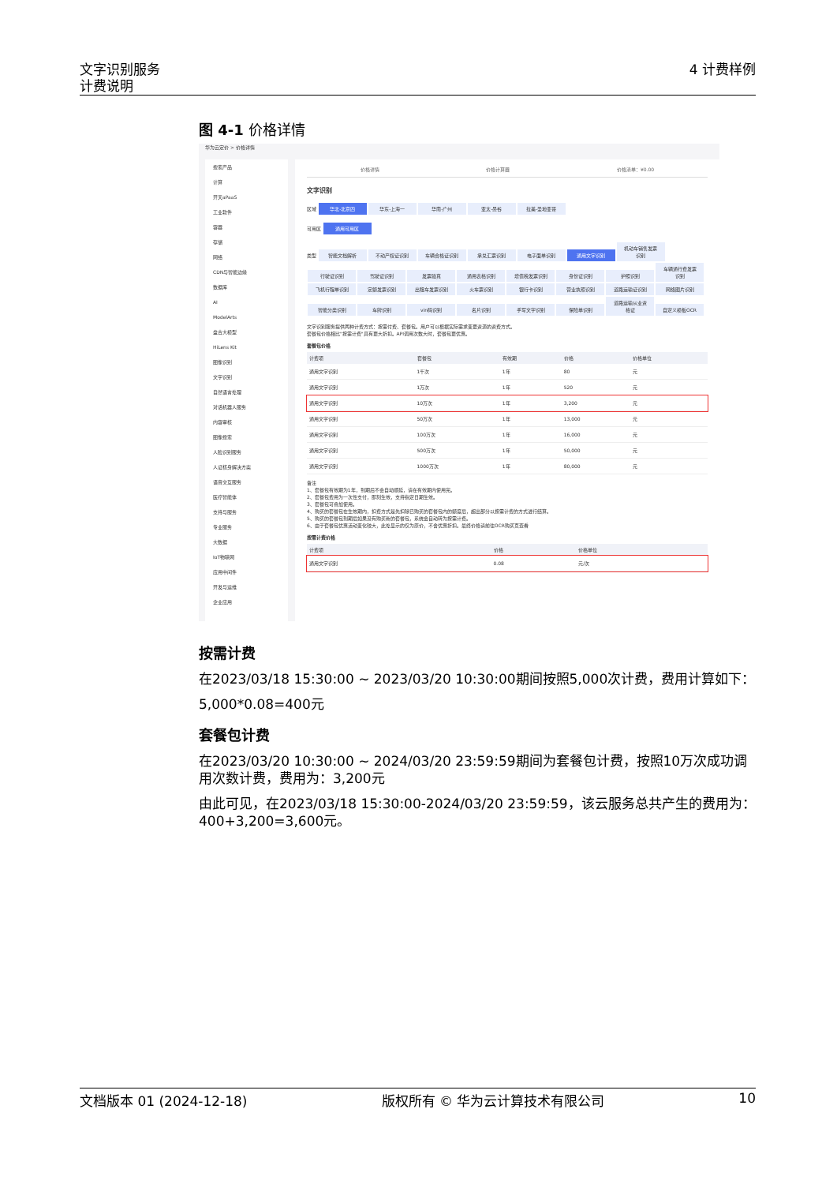文字识别服务
计费说明
4 计费样例
图 4-1 价格详情
华为云定价 > 价格详情
搜索产品
计算
开天aPaaS
工业软件
容器
存储
网络
CDN与智能边缘
数据库
AI
ModelArts
盘古大模型
HiLens Kit
图像识别
文字识别
自然语言处理
对话机器人服务
内容审核
图像搜索
人脸识别服务
人证核身解决方案
语音交互服务
医疗智能体
支持与服务
专业服务
大数据
IoT物联网
应用中间件
开发与运维
企业应用
价格详情 价格计算器 价格清单：¥0.00
文字识别
区域 华北-北京四 华东-上海一 华南-广州 亚太-曼谷 拉美-圣地亚哥
可用区 通用可用区
类型 智能文档解析 不动产权证识别 车辆合格证识别 承兑汇票识别 电子面单识别 通用文字识别 机动车销售发票识别 行驶证识别 驾驶证识别 发票验真 通用表格识别 增值税发票识别 身份证识别 护照识别 车辆通行费发票识别 飞机行程单识别 定额发票识别 出租车发票识别 火车票识别 银行卡识别 营业执照识别 道路运输证识别 网络图片识别 智能分类识别 车牌识别 vin码识别 名片识别 手写文字识别 保险单识别 道路运输从业资格证 自定义模板OCR
文字识别服务提供两种计费方式：按需付费、套餐包。用户可以根据实际需求变更资源的资费方式。
套餐包价格相比"按需计费"具有更大折扣。API调用次数大时，套餐包更优惠。
套餐包价格
| 计费项 | 套餐包 | 有效期 | 价格 | 价格单位 |
| --- | --- | --- | --- | --- |
| 通用文字识别 | 1千次 | 1年 | 80 | 元 |
| 通用文字识别 | 1万次 | 1年 | 520 | 元 |
| 通用文字识别 | 10万次 | 1年 | 3,200 | 元 |
| 通用文字识别 | 50万次 | 1年 | 13,000 | 元 |
| 通用文字识别 | 100万次 | 1年 | 16,000 | 元 |
| 通用文字识别 | 500万次 | 1年 | 50,000 | 元 |
| 通用文字识别 | 1000万次 | 1年 | 80,000 | 元 |
备注
1、套餐包有效期为1年，到期后不会自动顺延，请在有效期内使用完。
2、套餐包费用为一次性支付，即刻生效，支持指定日期生效。
3、套餐包可叠加使用。
4、购买的套餐包在生效期内，扣费方式是先扣除已购买的套餐包内的额度后，超出部分以按需计费的方式进行结算。
5、购买的套餐包到期后如果没有购买新的套餐包，系统会自动转为按需计费。
6、由于套餐包优惠活动变化较大，此处显示的仅为原价，不含优惠折扣。最终价格请前往OCR购买页查看
按需计费价格
| 计费项 | 价格 | 价格单位 |
| --- | --- | --- |
| 通用文字识别 | 0.08 | 元/次 |
按需计费
在2023/03/18 15:30:00 ~ 2023/03/20 10:30:00期间按照5,000次计费，费用计算如下：
5,000*0.08=400元
套餐包计费
在2023/03/20 10:30:00 ~ 2024/03/20 23:59:59期间为套餐包计费，按照10万次成功调用次数计费，费用为：3,200元
由此可见，在2023/03/18 15:30:00-2024/03/20 23:59:59，该云服务总共产生的费用为：400+3,200=3,600元。
文档版本 01 (2024-12-18) 版权所有 © 华为云计算技术有限公司 10